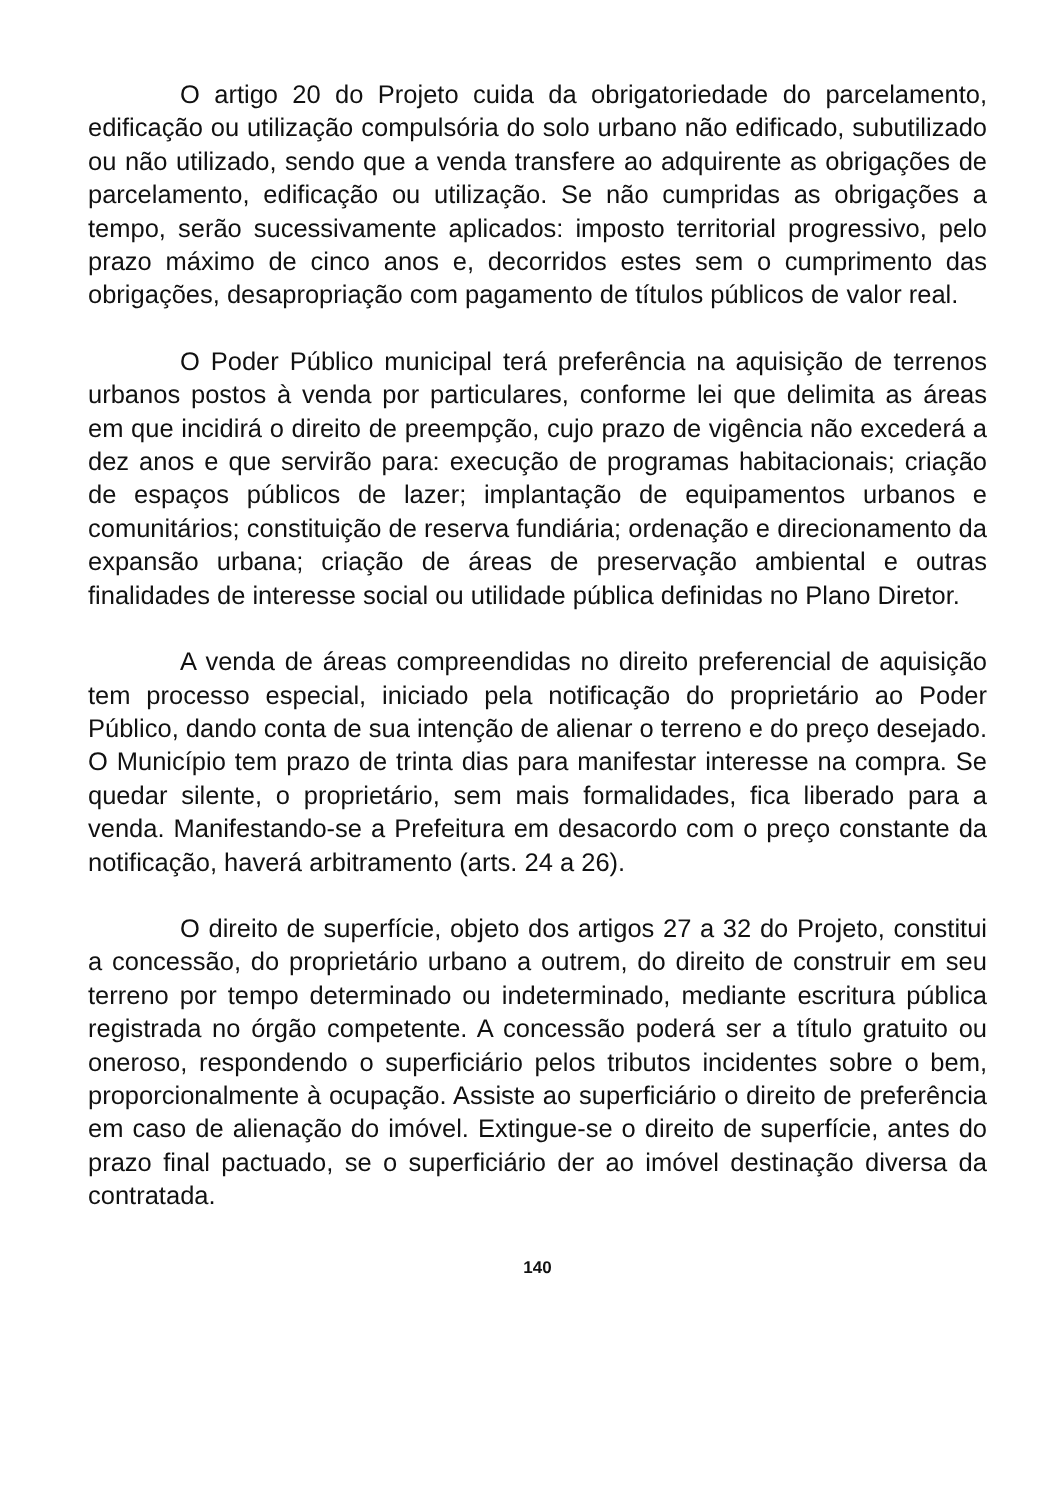O artigo 20 do Projeto cuida da obrigatoriedade do parcelamento, edificação ou utilização compulsória do solo urbano não edificado, subutilizado ou não utilizado, sendo que a venda transfere ao adquirente as obrigações de parcelamento, edificação ou utilização. Se não cumpridas as obrigações a tempo, serão sucessivamente aplicados: imposto territorial progressivo, pelo prazo máximo de cinco anos e, decorridos estes sem o cumprimento das obrigações, desapropriação com pagamento de títulos públicos de valor real.
O Poder Público municipal terá preferência na aquisição de terrenos urbanos postos à venda por particulares, conforme lei que delimita as áreas em que incidirá o direito de preempção, cujo prazo de vigência não excederá a dez anos e que servirão para: execução de programas habitacionais; criação de espaços públicos de lazer; implantação de equipamentos urbanos e comunitários; constituição de reserva fundiária; ordenação e direcionamento da expansão urbana; criação de áreas de preservação ambiental e outras finalidades de interesse social ou utilidade pública definidas no Plano Diretor.
A venda de áreas compreendidas no direito preferencial de aquisição tem processo especial, iniciado pela notificação do proprietário ao Poder Público, dando conta de sua intenção de alienar o terreno e do preço desejado. O Município tem prazo de trinta dias para manifestar interesse na compra. Se quedar silente, o proprietário, sem mais formalidades, fica liberado para a venda. Manifestando-se a Prefeitura em desacordo com o preço constante da notificação, haverá arbitramento (arts. 24 a 26).
O direito de superfície, objeto dos artigos 27 a 32 do Projeto, constitui a concessão, do proprietário urbano a outrem, do direito de construir em seu terreno por tempo determinado ou indeterminado, mediante escritura pública registrada no órgão competente. A concessão poderá ser a título gratuito ou oneroso, respondendo o superficiário pelos tributos incidentes sobre o bem, proporcionalmente à ocupação. Assiste ao superficiário o direito de preferência em caso de alienação do imóvel. Extingue-se o direito de superfície, antes do prazo final pactuado, se o superficiário der ao imóvel destinação diversa da contratada.
140